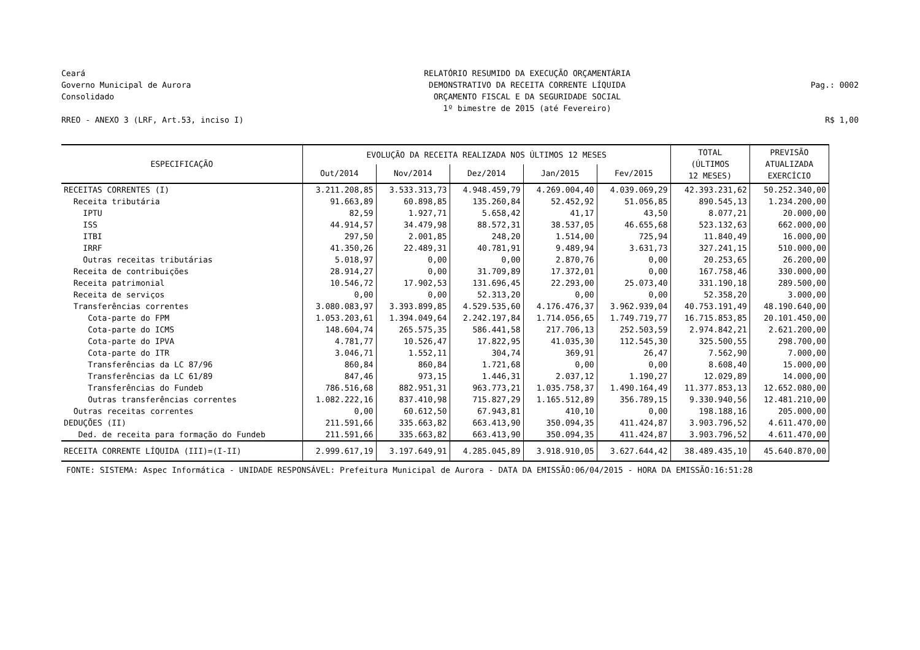Ceará
Governo Municipal de Aurora
Consolidado
RREO - ANEXO 3 (LRF, Art.53, inciso I)
RELATÓRIO RESUMIDO DA EXECUÇÃO ORÇAMENTÁRIA
DEMONSTRATIVO DA RECEITA CORRENTE LÍQUIDA
ORÇAMENTO FISCAL E DA SEGURIDADE SOCIAL
1º bimestre de 2015 (até Fevereiro)
Pag.: 0002
R$ 1,00
| ESPECIFICAÇÃO | EVOLUÇÃO DA RECEITA REALIZADA NOS ÚLTIMOS 12 MESES | | | | | TOTAL (ÚLTIMOS 12 MESES) | PREVISÃO ATUALIZADA EXERCÍCIO |
| --- | --- | --- | --- | --- | --- | --- | --- |
| | Out/2014 | Nov/2014 | Dez/2014 | Jan/2015 | Fev/2015 | | |
| RECEITAS CORRENTES (I) | 3.211.208,85 | 3.533.313,73 | 4.948.459,79 | 4.269.004,40 | 4.039.069,29 | 42.393.231,62 | 50.252.340,00 |
| Receita tributária | 91.663,89 | 60.898,85 | 135.260,84 | 52.452,92 | 51.056,85 | 890.545,13 | 1.234.200,00 |
| IPTU | 82,59 | 1.927,71 | 5.658,42 | 41,17 | 43,50 | 8.077,21 | 20.000,00 |
| ISS | 44.914,57 | 34.479,98 | 88.572,31 | 38.537,05 | 46.655,68 | 523.132,63 | 662.000,00 |
| ITBI | 297,50 | 2.001,85 | 248,20 | 1.514,00 | 725,94 | 11.840,49 | 16.000,00 |
| IRRF | 41.350,26 | 22.489,31 | 40.781,91 | 9.489,94 | 3.631,73 | 327.241,15 | 510.000,00 |
| Outras receitas tributárias | 5.018,97 | 0,00 | 0,00 | 2.870,76 | 0,00 | 20.253,65 | 26.200,00 |
| Receita de contribuições | 28.914,27 | 0,00 | 31.709,89 | 17.372,01 | 0,00 | 167.758,46 | 330.000,00 |
| Receita patrimonial | 10.546,72 | 17.902,53 | 131.696,45 | 22.293,00 | 25.073,40 | 331.190,18 | 289.500,00 |
| Receita de serviços | 0,00 | 0,00 | 52.313,20 | 0,00 | 0,00 | 52.358,20 | 3.000,00 |
| Transferências correntes | 3.080.083,97 | 3.393.899,85 | 4.529.535,60 | 4.176.476,37 | 3.962.939,04 | 40.753.191,49 | 48.190.640,00 |
| Cota-parte do FPM | 1.053.203,61 | 1.394.049,64 | 2.242.197,84 | 1.714.056,65 | 1.749.719,77 | 16.715.853,85 | 20.101.450,00 |
| Cota-parte do ICMS | 148.604,74 | 265.575,35 | 586.441,58 | 217.706,13 | 252.503,59 | 2.974.842,21 | 2.621.200,00 |
| Cota-parte do IPVA | 4.781,77 | 10.526,47 | 17.822,95 | 41.035,30 | 112.545,30 | 325.500,55 | 298.700,00 |
| Cota-parte do ITR | 3.046,71 | 1.552,11 | 304,74 | 369,91 | 26,47 | 7.562,90 | 7.000,00 |
| Transferências da LC 87/96 | 860,84 | 860,84 | 1.721,68 | 0,00 | 0,00 | 8.608,40 | 15.000,00 |
| Transferências da LC 61/89 | 847,46 | 973,15 | 1.446,31 | 2.037,12 | 1.190,27 | 12.029,89 | 14.000,00 |
| Transferências do Fundeb | 786.516,68 | 882.951,31 | 963.773,21 | 1.035.758,37 | 1.490.164,49 | 11.377.853,13 | 12.652.080,00 |
| Outras transferências correntes | 1.082.222,16 | 837.410,98 | 715.827,29 | 1.165.512,89 | 356.789,15 | 9.330.940,56 | 12.481.210,00 |
| Outras receitas correntes | 0,00 | 60.612,50 | 67.943,81 | 410,10 | 0,00 | 198.188,16 | 205.000,00 |
| DEDUÇÕES (II) | 211.591,66 | 335.663,82 | 663.413,90 | 350.094,35 | 411.424,87 | 3.903.796,52 | 4.611.470,00 |
| Ded. de receita para formação do Fundeb | 211.591,66 | 335.663,82 | 663.413,90 | 350.094,35 | 411.424,87 | 3.903.796,52 | 4.611.470,00 |
| RECEITA CORRENTE LÍQUIDA (III)=(I-II) | 2.999.617,19 | 3.197.649,91 | 4.285.045,89 | 3.918.910,05 | 3.627.644,42 | 38.489.435,10 | 45.640.870,00 |
FONTE: SISTEMA: Aspec Informática - UNIDADE RESPONSÁVEL: Prefeitura Municipal de Aurora - DATA DA EMISSÃO:06/04/2015 - HORA DA EMISSÃO:16:51:28